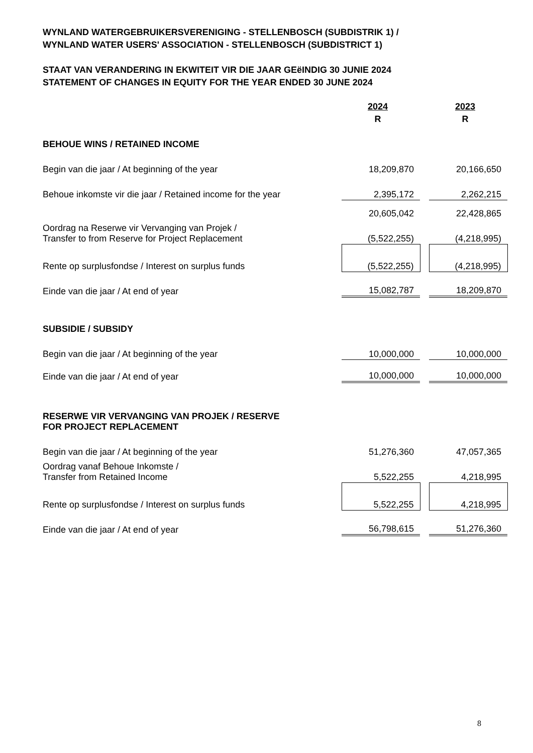WYNLAND WATERGEBRUIKERSVERENIGING - STELLENBOSCH (SUBDISTRIK 1) /
WYNLAND WATER USERS' ASSOCIATION - STELLENBOSCH (SUBDISTRICT 1)
STAAT VAN VERANDERING IN EKWITEIT VIR DIE JAAR GEëINDIG 30 JUNIE 2024
STATEMENT OF CHANGES IN EQUITY FOR THE YEAR ENDED 30 JUNE 2024
| | 2024 | | 2023 |
| | R | | R |
| BEHOUE WINS / RETAINED INCOME | | | |
| Begin van die jaar / At beginning of the year | 18,209,870 | | 20,166,650 |
| Behoue inkomste vir die jaar / Retained income for the year | 2,395,172 | | 2,262,215 |
| | 20,605,042 | | 22,428,865 |
| Oordrag na Reserwe vir Vervanging van Projek / Transfer to from Reserve for Project Replacement | (5,522,255) | | (4,218,995) |
| Rente op surplusfondse / Interest on surplus funds | (5,522,255) | | (4,218,995) |
| Einde van die jaar / At end of year | 15,082,787 | | 18,209,870 |
| SUBSIDIE / SUBSIDY | | | |
| Begin van die jaar / At beginning of the year | 10,000,000 | | 10,000,000 |
| Einde van die jaar / At end of year | 10,000,000 | | 10,000,000 |
| RESERWE VIR VERVANGING VAN PROJEK / RESERVE FOR PROJECT REPLACEMENT | | | |
| Begin van die jaar / At beginning of the year | 51,276,360 | | 47,057,365 |
| Oordrag vanaf Behoue Inkomste / Transfer from Retained Income | 5,522,255 | | 4,218,995 |
| Rente op surplusfondse / Interest on surplus funds | 5,522,255 | | 4,218,995 |
| Einde van die jaar / At end of year | 56,798,615 | | 51,276,360 |
8